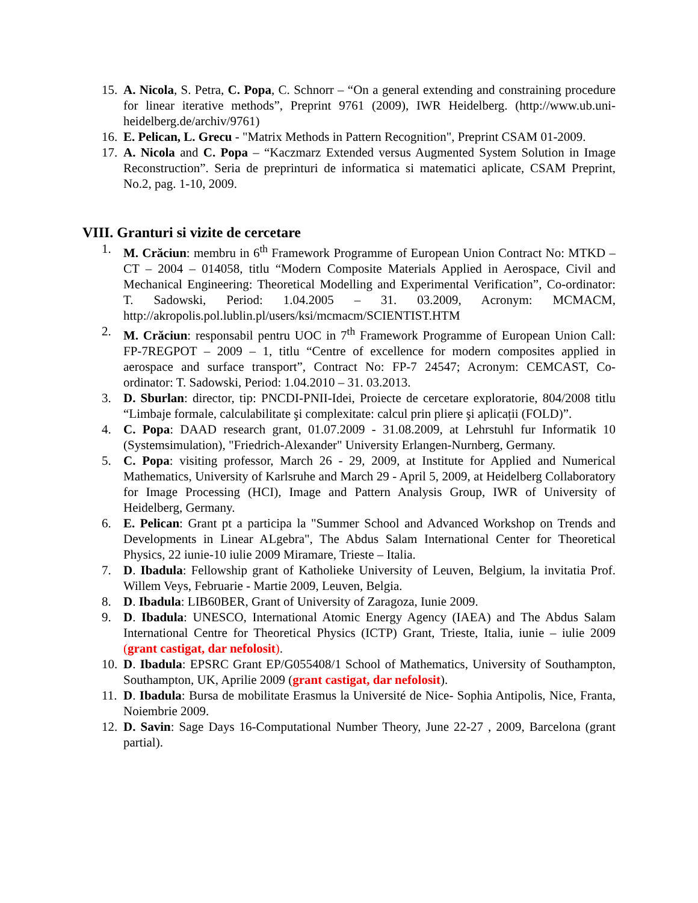15. A. Nicola, S. Petra, C. Popa, C. Schnorr – “On a general extending and constraining procedure for linear iterative methods”, Preprint 9761 (2009), IWR Heidelberg. (http://www.ub.uni-heidelberg.de/archiv/9761)
16. E. Pelican, L. Grecu - "Matrix Methods in Pattern Recognition", Preprint CSAM 01-2009.
17. A. Nicola and C. Popa – “Kaczmarz Extended versus Augmented System Solution in Image Reconstruction”. Seria de preprinturi de informatica si matematici aplicate, CSAM Preprint, No.2, pag. 1-10, 2009.
VIII. Granturi si vizite de cercetare
1. M. Crăciun: membru in 6<sup>th</sup> Framework Programme of European Union Contract No: MTKD – CT – 2004 – 014058, titlu “Modern Composite Materials Applied in Aerospace, Civil and Mechanical Engineering: Theoretical Modelling and Experimental Verification”, Co-ordinator: T. Sadowski, Period: 1.04.2005 – 31. 03.2009, Acronym: MCMACM, http://akropolis.pol.lublin.pl/users/ksi/mcmacm/SCIENTIST.HTM
2. M. Crăciun: responsabil pentru UOC in 7<sup>th</sup> Framework Programme of European Union Call: FP-7REGPOT – 2009 – 1, titlu “Centre of excellence for modern composites applied in aerospace and surface transport”, Contract No: FP-7 24547; Acronym: CEMCAST, Co-ordinator: T. Sadowski, Period: 1.04.2010 – 31. 03.2013.
3. D. Sburlan: director, tip: PNCDI-PNII-Idei, Proiecte de cercetare exploratorie, 804/2008 titlu “Limbaje formale, calculabilitate şi complexitate: calcul prin pliere şi aplicații (FOLD)”.
4. C. Popa: DAAD research grant, 01.07.2009 - 31.08.2009, at Lehrstuhl fur Informatik 10 (Systemsimulation), "Friedrich-Alexander" University Erlangen-Nurnberg, Germany.
5. C. Popa: visiting professor, March 26 - 29, 2009, at Institute for Applied and Numerical Mathematics, University of Karlsruhe and March 29 - April 5, 2009, at Heidelberg Collaboratory for Image Processing (HCI), Image and Pattern Analysis Group, IWR of University of Heidelberg, Germany.
6. E. Pelican: Grant pt a participa la "Summer School and Advanced Workshop on Trends and Developments in Linear ALgebra", The Abdus Salam International Center for Theoretical Physics, 22 iunie-10 iulie 2009 Miramare, Trieste – Italia.
7. D. Ibadula: Fellowship grant of Katholieke University of Leuven, Belgium, la invitatia Prof. Willem Veys, Februarie - Martie 2009, Leuven, Belgia.
8. D. Ibadula: LIB60BER, Grant of University of Zaragoza, Iunie 2009.
9. D. Ibadula: UNESCO, International Atomic Energy Agency (IAEA) and The Abdus Salam International Centre for Theoretical Physics (ICTP) Grant, Trieste, Italia, iunie – iulie 2009 (grant castigat, dar nefolosit).
10. D. Ibadula: EPSRC Grant EP/G055408/1 School of Mathematics, University of Southampton, Southampton, UK, Aprilie 2009 (grant castigat, dar nefolosit).
11. D. Ibadula: Bursa de mobilitate Erasmus la Université de Nice- Sophia Antipolis, Nice, Franta, Noiembrie 2009.
12. D. Savin: Sage Days 16-Computational Number Theory, June 22-27 , 2009, Barcelona (grant partial).